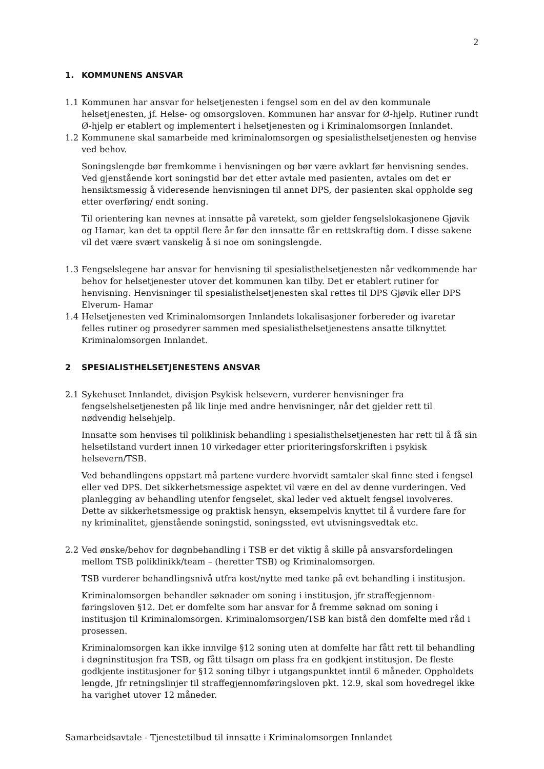2
1. KOMMUNENS ANSVAR
1.1 Kommunen har ansvar for helsetjenesten i fengsel som en del av den kommunale helsetjenesten, jf. Helse- og omsorgsloven. Kommunen har ansvar for Ø-hjelp. Rutiner rundt Ø-hjelp er etablert og implementert i helsetjenesten og i Kriminalomsorgen Innlandet.
1.2 Kommunene skal samarbeide med kriminalomsorgen og spesialisthelsetjenesten og henvise ved behov.
Soningslengde bør fremkomme i henvisningen og bør være avklart før henvisning sendes. Ved gjenstående kort soningstid bør det etter avtale med pasienten, avtales om det er hensiktsmessig å videresende henvisningen til annet DPS, der pasienten skal oppholde seg etter overføring/ endt soning.
Til orientering kan nevnes at innsatte på varetekt, som gjelder fengselslokasjonene Gjøvik og Hamar, kan det ta opptil flere år før den innsatte får en rettskraftig dom. I disse sakene vil det være svært vanskelig å si noe om soningslengde.
1.3 Fengselslegene har ansvar for henvisning til spesialisthelsetjenesten når vedkommende har behov for helsetjenester utover det kommunen kan tilby. Det er etablert rutiner for henvisning. Henvisninger til spesialisthelsetjenesten skal rettes til DPS Gjøvik eller DPS Elverum- Hamar
1.4 Helsetjenesten ved Kriminalomsorgen Innlandets lokalisasjoner forbereder og ivaretar felles rutiner og prosedyrer sammen med spesialisthelsetjenestens ansatte tilknyttet Kriminalomsorgen Innlandet.
2 SPESIALISTHELSETJENESTENS ANSVAR
2.1 Sykehuset Innlandet, divisjon Psykisk helsevern, vurderer henvisninger fra fengselshelsetjenesten på lik linje med andre henvisninger, når det gjelder rett til nødvendig helsehjelp.
Innsatte som henvises til poliklinisk behandling i spesialisthelsetjenesten har rett til å få sin helsetilstand vurdert innen 10 virkedager etter prioriteringsforskriften i psykisk helsevern/TSB.
Ved behandlingens oppstart må partene vurdere hvorvidt samtaler skal finne sted i fengsel eller ved DPS. Det sikkerhetsmessige aspektet vil være en del av denne vurderingen. Ved planlegging av behandling utenfor fengselet, skal leder ved aktuelt fengsel involveres. Dette av sikkerhetsmessige og praktisk hensyn, eksempelvis knyttet til å vurdere fare for ny kriminalitet, gjenstående soningstid, soningssted, evt utvisningsvedtak etc.
2.2 Ved ønske/behov for døgnbehandling i TSB er det viktig å skille på ansvarsfordelingen mellom TSB poliklinikk/team – (heretter TSB) og Kriminalomsorgen.
TSB vurderer behandlingsnivå utfra kost/nytte med tanke på evt behandling i institusjon.
Kriminalomsorgen behandler søknader om soning i institusjon, jfr straffegjennom-føringsloven §12. Det er domfelte som har ansvar for å fremme søknad om soning i institusjon til Kriminalomsorgen. Kriminalomsorgen/TSB kan bistå den domfelte med råd i prosessen.
Kriminalomsorgen kan ikke innvilge §12 soning uten at domfelte har fått rett til behandling i døgninstitusjon fra TSB, og fått tilsagn om plass fra en godkjent institusjon. De fleste godkjente institusjoner for §12 soning tilbyr i utgangspunktet inntil 6 måneder. Oppholdets lengde, Jfr retningslinjer til straffegjennomføringsloven pkt. 12.9, skal som hovedregel ikke ha varighet utover 12 måneder.
Samarbeidsavtale - Tjenestetilbud til innsatte i Kriminalomsorgen Innlandet